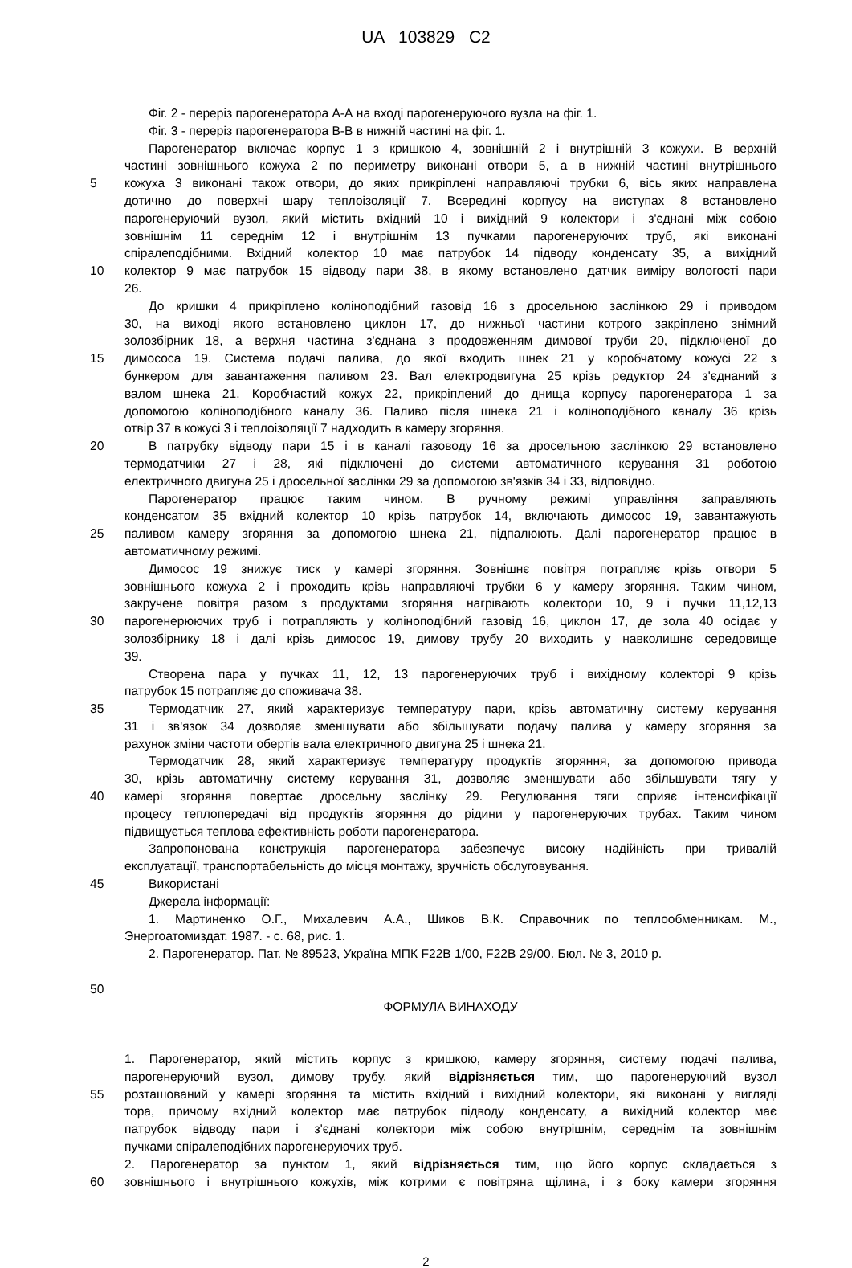UA 103829 C2
Фіг. 2 - переріз парогенератора А-А на вході парогенеруючого вузла на фіг. 1.
Фіг. 3 - переріз парогенератора В-В в нижній частині на фіг. 1.
Парогенератор включає корпус 1 з кришкою 4, зовнішній 2 і внутрішній 3 кожухи. В верхній
частині зовнішнього кожуха 2 по периметру виконані отвори 5, а в нижній частині внутрішнього
5 кожуха 3 виконані також отвори, до яких прикріплені направляючі трубки 6, вісь яких направлена
дотично до поверхні шару теплоізоляції 7. Всередині корпусу на виступах 8 встановлено
парогенеруючий вузол, який містить вхідний 10 і вихідний 9 колектори і з'єднані між собою
зовнішнім 11 середнім 12 і внутрішнім 13 пучками парогенеруючих труб, які виконані
спіралеподібними. Вхідний колектор 10 має патрубок 14 підводу конденсату 35, а вихідний
10 колектор 9 має патрубок 15 відводу пари 38, в якому встановлено датчик виміру вологості пари
26.
До кришки 4 прикріплено колінoподібний газовід 16 з дросельною заслінкою 29 і приводом
30, на виході якого встановлено циклон 17, до нижньої частини котрого закріплено знімний
золозбірник 18, а верхня частина з'єднана з продовженням димової труби 20, підключеної до
15 димососа 19. Система подачі палива, до якої входить шнек 21 у коробчатому кожусі 22 з
бункером для завантаження паливом 23. Вал електродвигуна 25 крізь редуктор 24 з'єднаний з
валом шнека 21. Коробчастий кожух 22, прикріплений до днища корпусу парогенератора 1 за
допомогою колінoподібного каналу 36. Паливо після шнека 21 і колінoподібного каналу 36 крізь
отвір 37 в кожусі 3 і теплоізоляції 7 надходить в камеру згоряння.
20 В патрубку відводу пари 15 і в каналі газоводу 16 за дросельною заслінкою 29 встановлено
термодатчики 27 і 28, які підключені до системи автоматичного керування 31 роботою
електричного двигуна 25 і дросельної заслінки 29 за допомогою зв'язків 34 і 33, відповідно.
Парогенератор працює таким чином. В ручному режимі управління заправляють
конденсатом 35 вхідний колектор 10 крізь патрубок 14, включають димосос 19, завантажують
25 паливом камеру згоряння за допомогою шнека 21, підпалюють. Далі парогенератор працює в
автоматичному режимі.
Димосос 19 знижує тиск у камері згоряння. Зовнішнє повітря потрапляє крізь отвори 5
зовнішнього кожуха 2 і проходить крізь направляючі трубки 6 у камеру згоряння. Таким чином,
закручене повітря разом з продуктами згоряння нагрівають колектори 10, 9 і пучки 11,12,13
30 парогенерюючих труб і потрапляють у колінoподібний газовід 16, циклон 17, де зола 40 осідає у
золозбірнику 18 і далі крізь димосос 19, димову трубу 20 виходить у навколишнє середовище
39.
Створена пара у пучках 11, 12, 13 парогенеруючих труб і вихідному колекторі 9 крізь
патрубок 15 потрапляє до споживача 38.
35 Термодатчик 27, який характеризує температуру пари, крізь автоматичну систему керування
31 і зв'язок 34 дозволяє зменшувати або збільшувати подачу палива у камеру згоряння за
рахунок зміни частоти обертів вала електричного двигуна 25 і шнека 21.
Термодатчик 28, який характеризує температуру продуктів згоряння, за допомогою привода
30, крізь автоматичну систему керування 31, дозволяє зменшувати або збільшувати тягу у
40 камері згоряння повертає дросельну заслінку 29. Регулювання тяги сприяє інтенсифікації
процесу теплопередачі від продуктів згоряння до рідини у парогенеруючих трубах. Таким чином
підвищується теплова ефективність роботи парогенератора.
Запропонована конструкція парогенератора забезпечує високу надійність при тривалій
експлуатації, транспортабельність до місця монтажу, зручність обслуговування.
45 Використані
Джерела інформації:
1. Мартиненко О.Г., Михалевич А.А., Шиков В.К. Справочник по теплообменникам. М.,
Энергоатомиздат. 1987. - с. 68, рис. 1.
2. Парогенератор. Пат. № 89523, Україна МПК F22B 1/00, F22B 29/00. Бюл. № 3, 2010 р.
50
ФОРМУЛА ВИНАХОДУ
1. Парогенератор, який містить корпус з кришкою, камеру згоряння, систему подачі палива,
парогенеруючий вузол, димову трубу, який відрізняється тим, що парогенеруючий вузол
55 розташований у камері згоряння та містить вхідний і вихідний колектори, які виконані у вигляді
тора, причому вхідний колектор має патрубок підводу конденсату, а вихідний колектор має
патрубок відводу пари і з'єднані колектори між собою внутрішнім, середнім та зовнішнім
пучками спіралеподібних парогенеруючих труб.
2. Парогенератор за пунктом 1, який відрізняється тим, що його корпус складається з
60 зовнішнього і внутрішнього кожухів, між котрими є повітряна щілина, і з боку камери згоряння
2